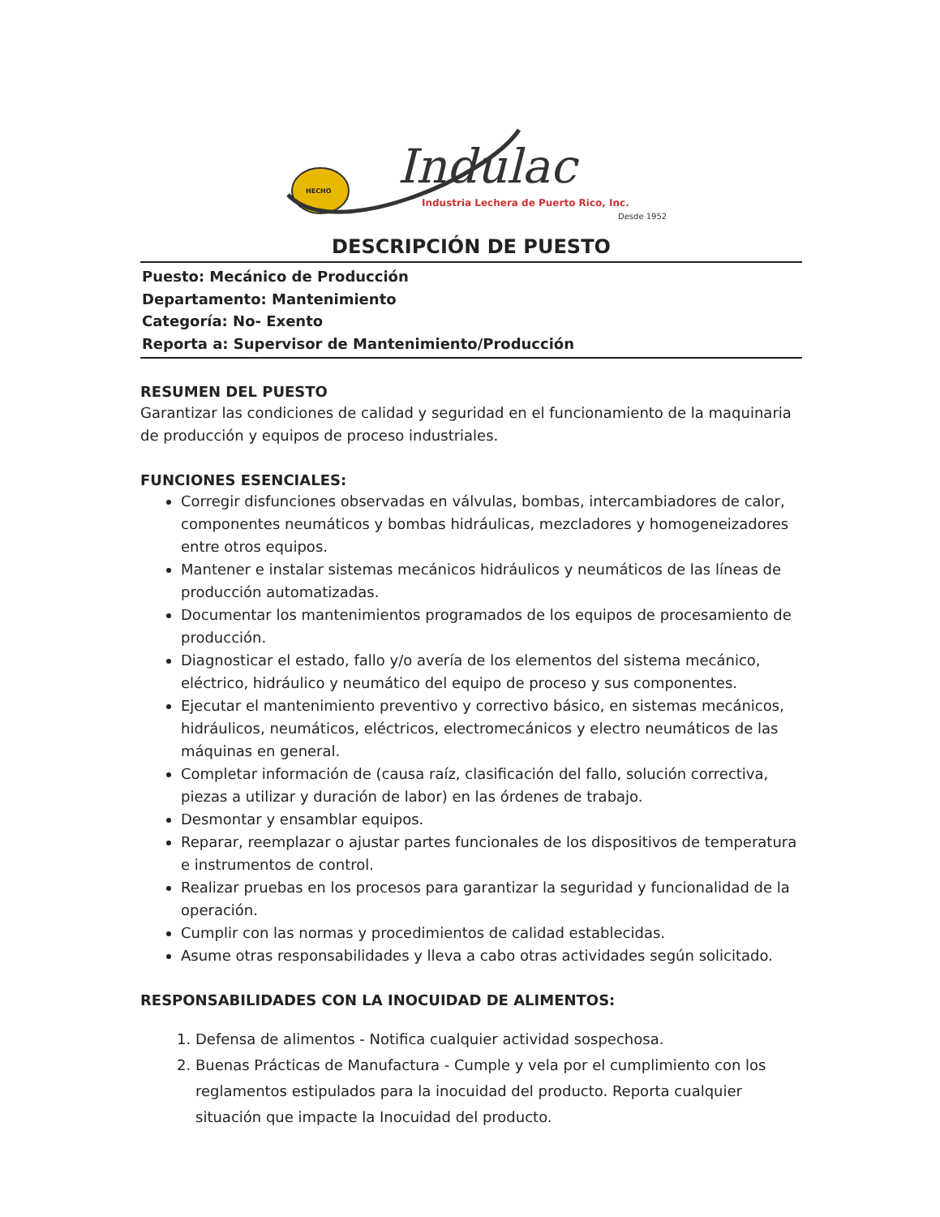HECHO
Indulac
Industria Lechera de Puerto Rico, Inc.
Desde 1952
DESCRIPCIÓN DE PUESTO
Puesto: Mecánico de Producción
Departamento: Mantenimiento
Categoría: No- Exento
Reporta a: Supervisor de Mantenimiento/Producción
RESUMEN DEL PUESTO
Garantizar las condiciones de calidad y seguridad en el funcionamiento de la maquinaria de producción y equipos de proceso industriales.
FUNCIONES ESENCIALES:
Corregir disfunciones observadas en válvulas, bombas, intercambiadores de calor, componentes neumáticos y bombas hidráulicas, mezcladores y homogeneizadores entre otros equipos.
Mantener e instalar sistemas mecánicos hidráulicos y neumáticos de las líneas de producción automatizadas.
Documentar los mantenimientos programados de los equipos de procesamiento de producción.
Diagnosticar el estado, fallo y/o avería de los elementos del sistema mecánico, eléctrico, hidráulico y neumático del equipo de proceso y sus componentes.
Ejecutar el mantenimiento preventivo y correctivo básico, en sistemas mecánicos, hidráulicos, neumáticos, eléctricos, electromecánicos y electro neumáticos de las máquinas en general.
Completar información de (causa raíz, clasificación del fallo, solución correctiva, piezas a utilizar y duración de labor) en las órdenes de trabajo.
Desmontar y ensamblar equipos.
Reparar, reemplazar o ajustar partes funcionales de los dispositivos de temperatura e instrumentos de control.
Realizar pruebas en los procesos para garantizar la seguridad y funcionalidad de la operación.
Cumplir con las normas y procedimientos de calidad establecidas.
Asume otras responsabilidades y lleva a cabo otras actividades según solicitado.
RESPONSABILIDADES CON LA INOCUIDAD DE ALIMENTOS:
1. Defensa de alimentos - Notifica cualquier actividad sospechosa.
2. Buenas Prácticas de Manufactura - Cumple y vela por el cumplimiento con los reglamentos estipulados para la inocuidad del producto. Reporta cualquier situación que impacte la Inocuidad del producto.